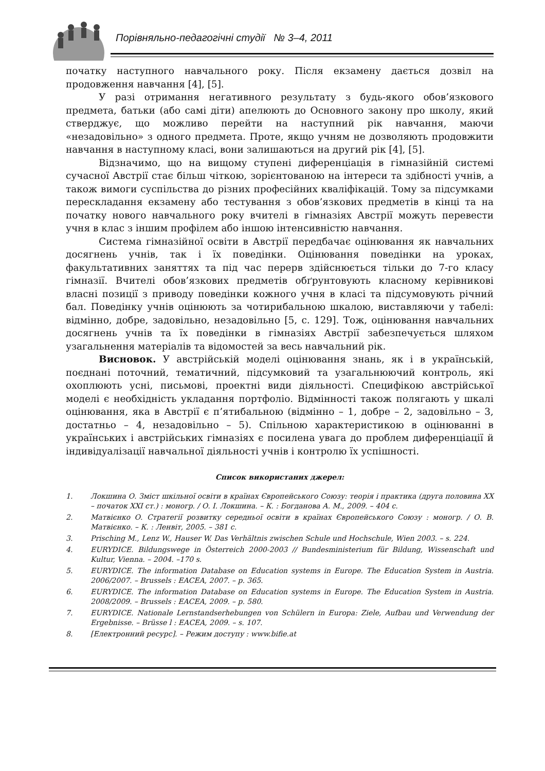Порівняльно-педагогічні студії № 3–4, 2011
початку наступного навчального року. Після екзамену дається дозвіл на продовження навчання [4], [5].
У разі отримання негативного результату з будь-якого обов’язкового предмета, батьки (або самі діти) апелюють до Основного закону про школу, який стверджує, що можливо перейти на наступний рік навчання, маючи «незадовільно» з одного предмета. Проте, якщо учням не дозволяють продовжити навчання в наступному класі, вони залишаються на другий рік [4], [5].
Відзначимо, що на вищому ступені диференціація в гімназійній системі сучасної Австрії стає більш чіткою, зорієнтованою на інтереси та здібності учнів, а також вимоги суспільства до різних професійних кваліфікацій. Тому за підсумками перескладання екзамену або тестування з обов’язкових предметів в кінці та на початку нового навчального року вчителі в гімназіях Австрії можуть перевести учня в клас з іншим профілем або іншою інтенсивністю навчання.
Система гімназійної освіти в Австрії передбачає оцінювання як навчальних досягнень учнів, так і їх поведінки. Оцінювання поведінки на уроках, факультативних заняттях та під час перерв здійснюється тільки до 7-го класу гімназії. Вчителі обов’язкових предметів обґрунтовують класному керівникові власні позиції з приводу поведінки кожного учня в класі та підсумовують річний бал. Поведінку учнів оцінюють за чотирибальною шкалою, виставляючи у табелі: відмінно, добре, задовільно, незадовільно [5, с. 129]. Тож, оцінювання навчальних досягнень учнів та їх поведінки в гімназіях Австрії забезпечується шляхом узагальнення матеріалів та відомостей за весь навчальний рік.
Висновок. У австрійській моделі оцінювання знань, як і в українській, поєднані поточний, тематичний, підсумковий та узагальнюючий контроль, які охоплюють усні, письмові, проектні види діяльності. Специфікою австрійської моделі є необхідність укладання портфоліо. Відмінності також полягають у шкалі оцінювання, яка в Австрії є п’ятибальною (відмінно – 1, добре – 2, задовільно – 3, достатньо – 4, незадовільно – 5). Спільною характеристикою в оцінюванні в українських і австрійських гімназіях є посилена увага до проблем диференціації й індивідуалізації навчальної діяльності учнів і контролю їх успішності.
Список використаних джерел:
1. Локшина О. Зміст шкільної освіти в країнах Європейського Союзу: теорія і практика (друга половина ХХ – початок ХХІ ст.) : моногр. / О. І. Локшина. – К. : Богданова А. М., 2009. – 404 с.
2. Матвієнко О. Стратегії розвитку середньої освіти в країнах Європейського Союзу : моногр. / О. В. Матвієнко. – К. : Ленвіт, 2005. – 381 с.
3. Prisching M., Lenz W., Hauser W. Das Verhältnis zwischen Schule und Hochschule, Wien 2003. – s. 224.
4. EURYDICE. Bildungswege in Österreich 2000-2003 // Bundesministerium für Bildung, Wissenschaft und Kultur, Vienna. – 2004. –170 s.
5. EURYDICE. The information Database on Education systems in Europe. The Education System in Austria. 2006/2007. – Brussels : EACEA, 2007. – p. 365.
6. EURYDICE. The information Database on Education systems in Europe. The Education System in Austria. 2008/2009. – Brussels : EACEA, 2009. – p. 580.
7. EURYDICE. Nationale Lernstandserhebungen von Schülern in Europa: Ziele, Aufbau und Verwendung der Ergebnisse. – Brüsse l : EACEA, 2009. – s. 107.
8. [Електронний ресурс]. – Режим доступу : www.bifie.at